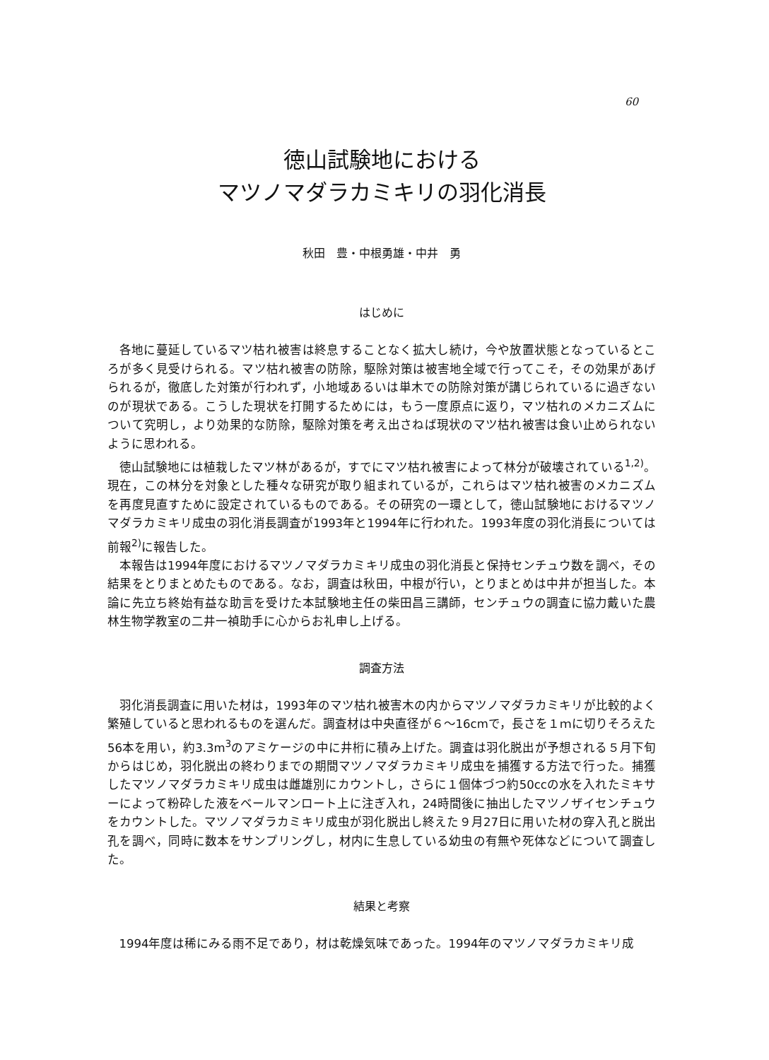60
徳山試験地における
マツノマダラカミキリの羽化消長
秋田　豊・中根勇雄・中井　勇
はじめに
各地に蔓延しているマツ枯れ被害は終息することなく拡大し続け，今や放置状態となっているところが多く見受けられる。マツ枯れ被害の防除，駆除対策は被害地全域で行ってこそ，その効果があげられるが，徹底した対策が行われず，小地域あるいは単木での防除対策が講じられているに過ぎないのが現状である。こうした現状を打開するためには，もう一度原点に返り，マツ枯れのメカニズムについて究明し，より効果的な防除，駆除対策を考え出さねば現状のマツ枯れ被害は食い止められないように思われる。
徳山試験地には植栽したマツ林があるが，すでにマツ枯れ被害によって林分が破壊されている<sup>1,2)</sup>。現在，この林分を対象とした種々な研究が取り組まれているが，これらはマツ枯れ被害のメカニズムを再度見直すために設定されているものである。その研究の一環として，徳山試験地におけるマツノマダラカミキリ成虫の羽化消長調査が1993年と1994年に行われた。1993年度の羽化消長については前報<sup>2)</sup>に報告した。
本報告は1994年度におけるマツノマダラカミキリ成虫の羽化消長と保持センチュウ数を調べ，その結果をとりまとめたものである。なお，調査は秋田，中根が行い，とりまとめは中井が担当した。本論に先立ち終始有益な助言を受けた本試験地主任の柴田昌三講師，センチュウの調査に協力戴いた農林生物学教室の二井一禎助手に心からお礼申し上げる。
調査方法
羽化消長調査に用いた材は，1993年のマツ枯れ被害木の内からマツノマダラカミキリが比較的よく繁殖していると思われるものを選んだ。調査材は中央直径が６～16cmで，長さを１ｍに切りそろえた56本を用い，約3.3m<sup>3</sup>のアミケージの中に井桁に積み上げた。調査は羽化脱出が予想される５月下旬からはじめ，羽化脱出の終わりまでの期間マツノマダラカミキリ成虫を捕獲する方法で行った。捕獲したマツノマダラカミキリ成虫は雌雄別にカウントし，さらに１個体づつ約50ccの水を入れたミキサーによって粉砕した液をベールマンロート上に注ぎ入れ，24時間後に抽出したマツノザイセンチュウをカウントした。マツノマダラカミキリ成虫が羽化脱出し終えた９月27日に用いた材の穿入孔と脱出孔を調べ，同時に数本をサンプリングし，材内に生息している幼虫の有無や死体などについて調査した。
結果と考察
1994年度は稀にみる雨不足であり，材は乾燥気味であった。1994年のマツノマダラカミキリ成